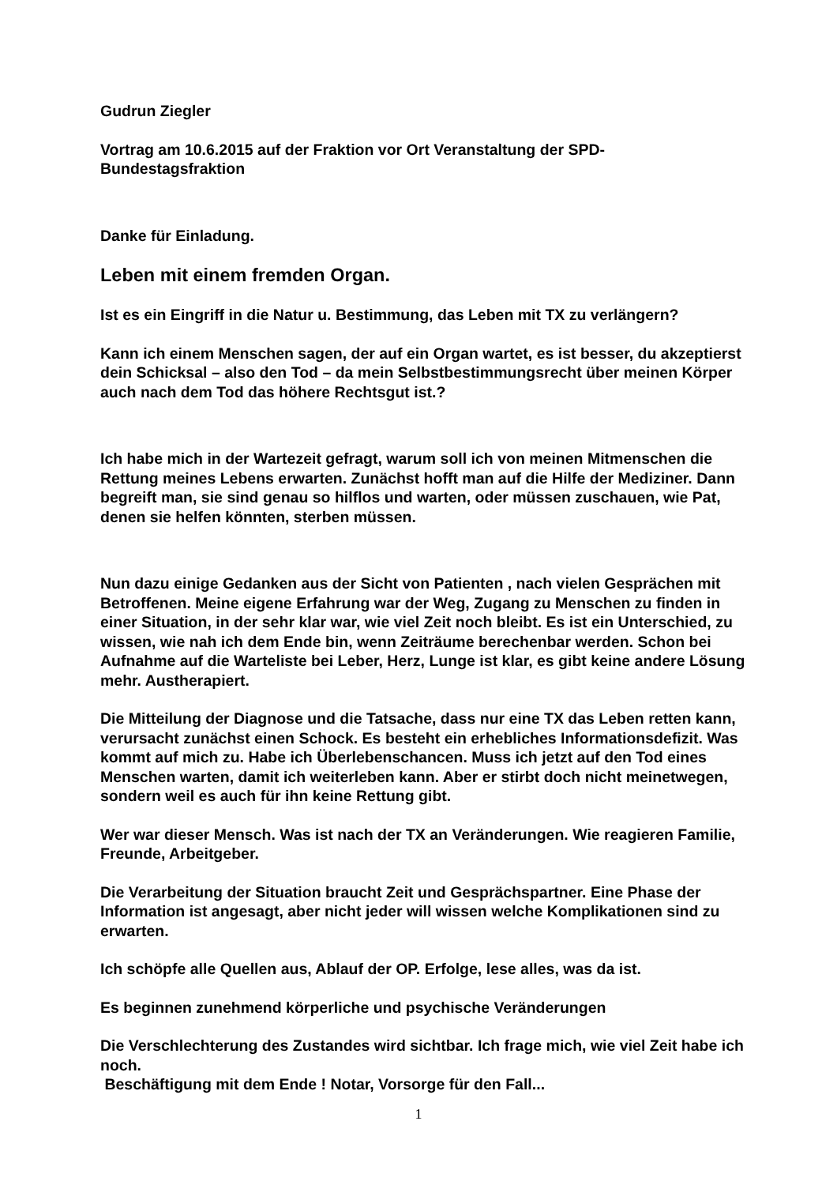Gudrun Ziegler
Vortrag am 10.6.2015 auf der Fraktion vor Ort Veranstaltung der SPD-Bundestagsfraktion
Danke für Einladung.
Leben mit einem fremden Organ.
Ist es ein Eingriff in die Natur u. Bestimmung, das Leben mit TX zu verlängern?
Kann ich einem Menschen sagen, der auf ein Organ wartet, es ist besser, du akzeptierst dein Schicksal – also den Tod – da mein Selbstbestimmungsrecht über meinen Körper auch nach dem Tod das höhere Rechtsgut ist.?
Ich habe mich in der Wartezeit gefragt, warum soll ich von meinen Mitmenschen die Rettung meines Lebens erwarten. Zunächst hofft man auf die Hilfe der Mediziner. Dann begreift man, sie sind genau so hilflos und warten, oder müssen zuschauen, wie Pat, denen sie helfen könnten, sterben müssen.
Nun dazu einige Gedanken aus der Sicht von Patienten , nach vielen Gesprächen mit Betroffenen. Meine eigene Erfahrung war der Weg, Zugang zu Menschen zu finden in einer Situation, in der sehr klar war, wie viel Zeit noch bleibt. Es ist ein Unterschied, zu wissen, wie nah ich dem Ende bin, wenn Zeiträume berechenbar werden. Schon bei Aufnahme auf die Warteliste bei Leber, Herz, Lunge ist klar, es gibt keine andere Lösung mehr. Austherapiert.
Die Mitteilung der Diagnose und die Tatsache, dass nur eine TX das Leben retten kann, verursacht zunächst einen Schock. Es besteht ein erhebliches Informationsdefizit. Was kommt auf mich zu. Habe ich Überlebenschancen. Muss ich jetzt auf den Tod eines Menschen warten, damit ich weiterleben kann. Aber er stirbt doch nicht meinetwegen, sondern weil es auch für ihn keine Rettung gibt.
Wer war dieser Mensch. Was ist nach der TX an Veränderungen. Wie reagieren Familie, Freunde, Arbeitgeber.
Die Verarbeitung der Situation braucht Zeit und Gesprächspartner. Eine Phase der Information ist angesagt, aber nicht jeder will wissen welche Komplikationen sind zu erwarten.
Ich schöpfe alle Quellen aus, Ablauf der OP. Erfolge, lese alles, was da ist.
Es beginnen zunehmend körperliche und psychische Veränderungen
Die Verschlechterung des Zustandes wird sichtbar. Ich frage mich, wie viel Zeit habe ich noch.
Beschäftigung mit dem Ende ! Notar, Vorsorge für den Fall...
1